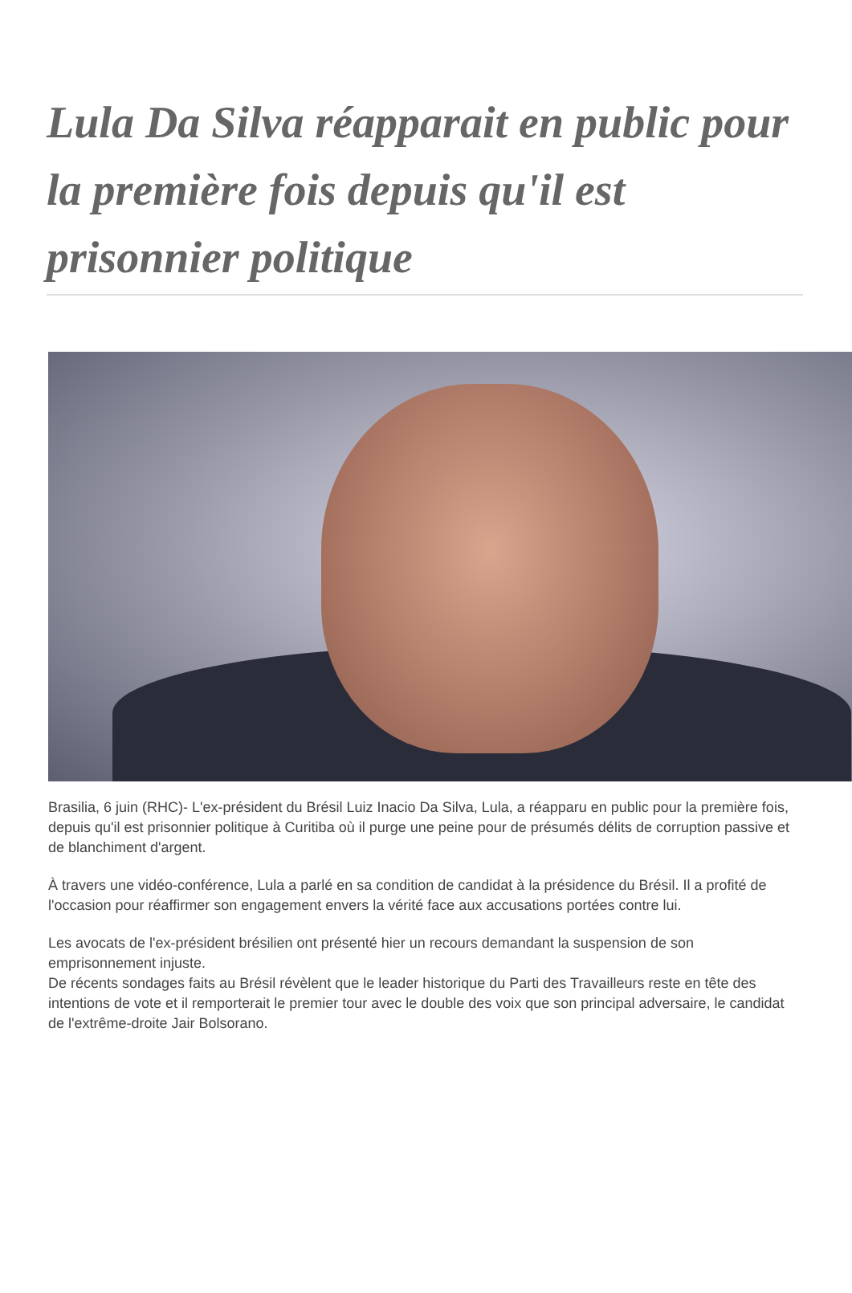Lula Da Silva réapparait en public pour la première fois depuis qu'il est prisonnier politique
Brasilia, 6 juin (RHC)- L'ex-président du Brésil Luiz Inacio Da Silva, Lula, a réapparu en public pour la première fois, depuis qu'il est prisonnier politique à Curitiba où il purge une peine pour de présumés délits de corruption passive et de blanchiment d'argent.
À travers une vidéo-conférence, Lula a parlé en sa condition de candidat à la présidence du Brésil. Il a profité de l'occasion pour réaffirmer son engagement envers la vérité face aux accusations portées contre lui.
Les avocats de l'ex-président brésilien ont présenté hier un recours demandant la suspension de son emprisonnement injuste.
De récents sondages faits au Brésil révèlent que le leader historique du Parti des Travailleurs reste en tête des intentions de vote et il remporterait le premier tour avec le double des voix que son principal adversaire, le candidat de l'extrême-droite Jair Bolsorano.